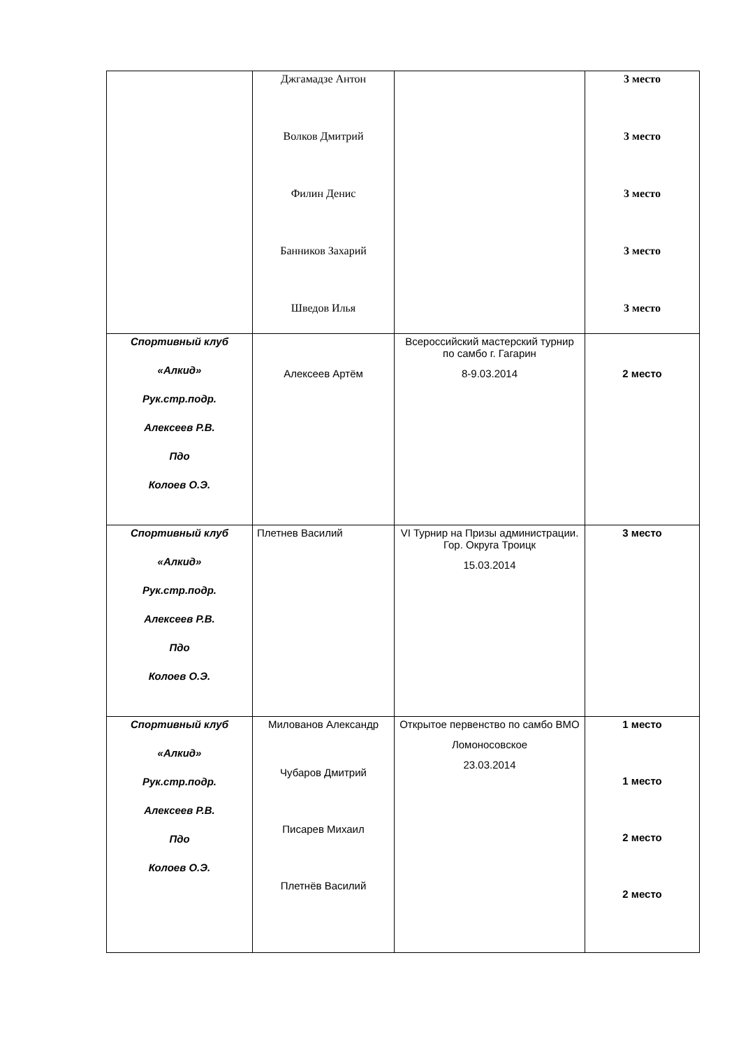| | Джгамадзе Антон Волков Дмитрий Филин Денис Банников Захарий Шведов Илья | | 3 место 3 место 3 место 3 место 3 место |
| Спортивный клуб «Алкид» Рук.стр.подр. Алексеев Р.В. Пдо Колоев О.Э. | Алексеев Артём | Всероссийский мастерский турнир по самбо г. Гагарин 8-9.03.2014 | 2 место |
| Спортивный клуб «Алкид» Рук.стр.подр. Алексеев Р.В. Пдо Колоев О.Э. | Плетнев Василий | VI Турнир на Призы администрации. Гор. Округа Троицк 15.03.2014 | 3 место |
| Спортивный клуб «Алкид» Рук.стр.подр. Алексеев Р.В. Пдо Колоев О.Э. | Милованов Александр Чубаров Дмитрий Писарев Михаил Плетнёв Василий | Открытое первенство по самбо ВМО Ломоносовское 23.03.2014 | 1 место 1 место 2 место 2 место |